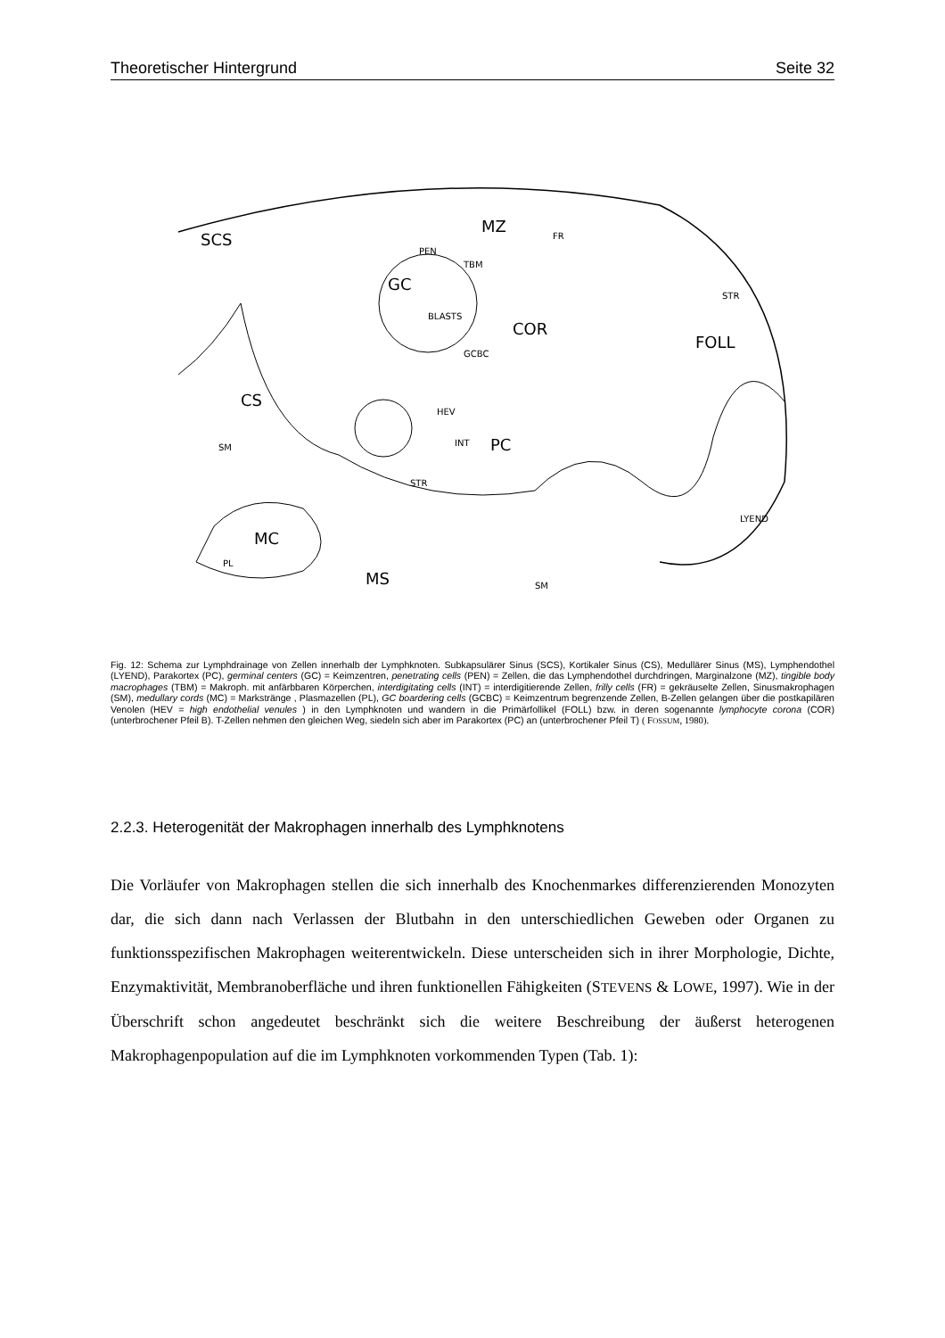Theoretischer Hintergrund Seite 32
SCS
PEN
MZ
GC
TBM
BLASTS
COR
FOLL
STR
CS
HEV
INT
PC
SM
STR
LYEND
MC
PL
MS
SM
FR
GCBC
Fig. 12: Schema zur Lymphdrainage von Zellen innerhalb der Lymphknoten. Subkapsulärer Sinus (SCS), Kortikaler Sinus (CS), Medullärer Sinus (MS), Lymphendothel (LYEND), Parakortex (PC), germinal centers (GC) = Keimzentren, penetrating cells (PEN) = Zellen, die das Lymphendothel durchdringen, Marginalzone (MZ), tingible body macrophages (TBM) = Makroph. mit anfärbbaren Körperchen, interdigitating cells (INT) = interdigitierende Zellen, frilly cells (FR) = gekräuselte Zellen, Sinusmakrophagen (SM), medullary cords (MC) = Markstränge , Plasmazellen (PL), GC boardering cells (GCBC) = Keimzentrum begrenzende Zellen, B-Zellen gelangen über die postkapilären Venolen (HEV = high endothelial venules ) in den Lymphknoten und wandern in die Primärfollikel (FOLL) bzw. in deren sogenannte lymphocyte corona (COR) (unterbrochener Pfeil B). T-Zellen nehmen den gleichen Weg, siedeln sich aber im Parakortex (PC) an (unterbrochener Pfeil T) ( FOSSUM, 1980).
2.2.3. Heterogenität der Makrophagen innerhalb des Lymphknotens
Die Vorläufer von Makrophagen stellen die sich innerhalb des Knochenmarkes differenzierenden Monozyten dar, die sich dann nach Verlassen der Blutbahn in den unterschiedlichen Geweben oder Organen zu funktionsspezifischen Makrophagen weiterentwickeln. Diese unterscheiden sich in ihrer Morphologie, Dichte, Enzymaktivität, Membranoberfläche und ihren funktionellen Fähigkeiten (STEVENS & LOWE, 1997). Wie in der Überschrift schon angedeutet beschränkt sich die weitere Beschreibung der äußerst heterogenen Makrophagenpopulation auf die im Lymphknoten vorkommenden Typen (Tab. 1):